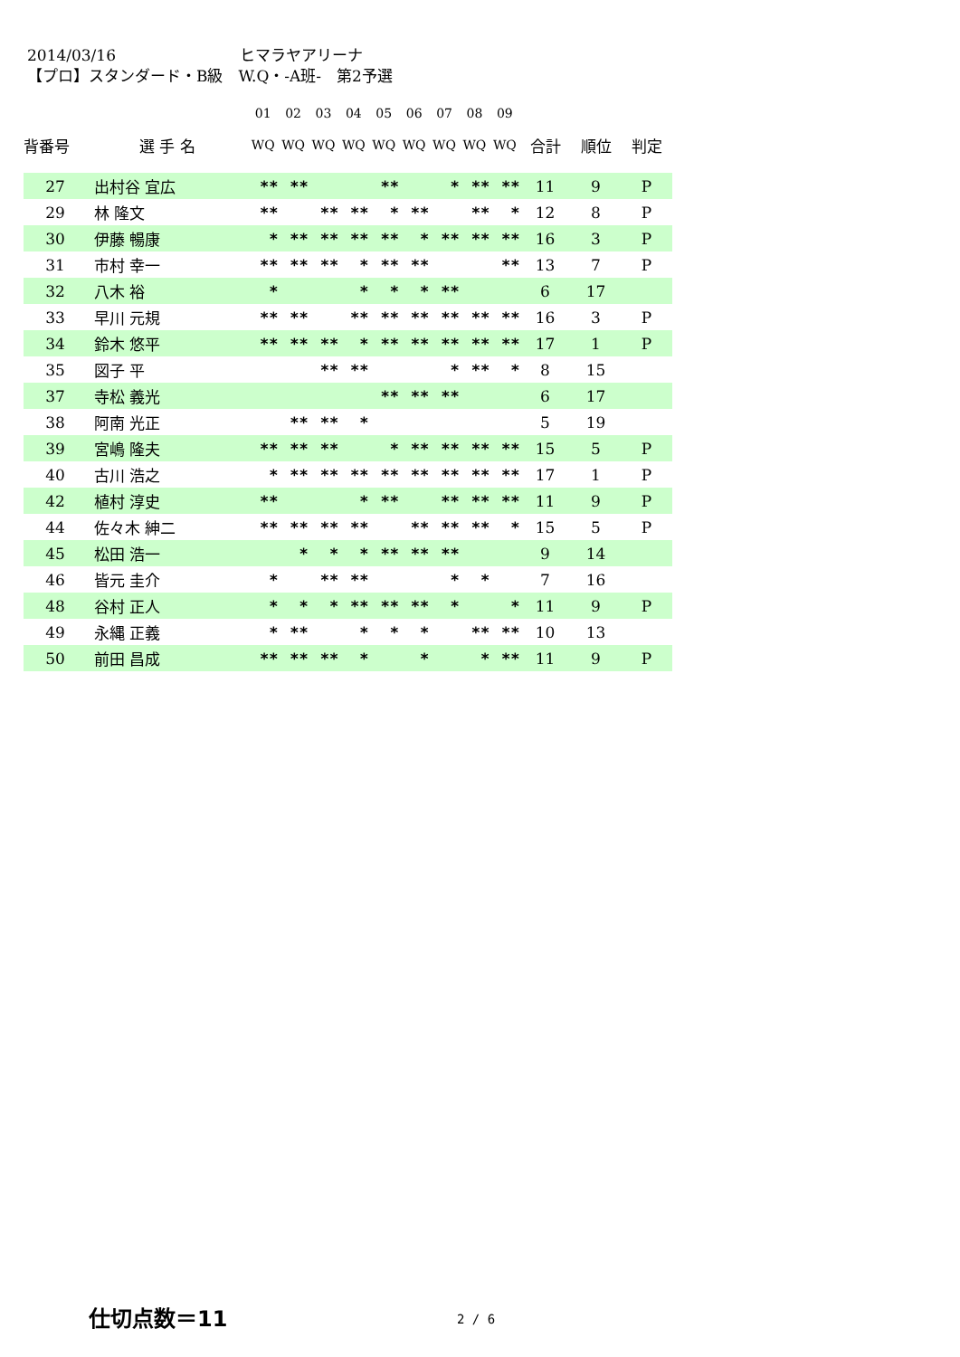2014/03/16 ヒマラヤアリーナ
【プロ】スタンダード・B級　W.Q・-A班-　第2予選
| | | 01 | 02 | 03 | 04 | 05 | 06 | 07 | 08 | 09 | | | |
| --- | --- | --- | --- | --- | --- | --- | --- | --- | --- | --- | --- | --- | --- |
| 背番号 | 選 手 名 | WQ | WQ | WQ | WQ | WQ | WQ | WQ | WQ | WQ | 合計 | 順位 | 判定 |
| 27 | 出村谷 宜広 | ** | ** | | | ** | | * | ** | ** | 11 | 9 | P |
| 29 | 林 隆文 | ** | | ** | ** | * | ** | | ** | * | 12 | 8 | P |
| 30 | 伊藤 暢康 | * | ** | ** | ** | ** | * | ** | ** | ** | 16 | 3 | P |
| 31 | 市村 幸一 | ** | ** | ** | * | ** | ** | | | ** | 13 | 7 | P |
| 32 | 八木 裕 | * | | | * | * | * | ** | | | 6 | 17 | |
| 33 | 早川 元規 | ** | ** | | ** | ** | ** | ** | ** | ** | 16 | 3 | P |
| 34 | 鈴木 悠平 | ** | ** | ** | * | ** | ** | ** | ** | ** | 17 | 1 | P |
| 35 | 図子 平 | | | ** | ** | | | * | ** | * | 8 | 15 | |
| 37 | 寺松 義光 | | | | | ** | ** | ** | | | 6 | 17 | |
| 38 | 阿南 光正 | | ** | ** | * | | | | | | 5 | 19 | |
| 39 | 宮嶋 隆夫 | ** | ** | ** | | * | ** | ** | ** | ** | 15 | 5 | P |
| 40 | 古川 浩之 | * | ** | ** | ** | ** | ** | ** | ** | ** | 17 | 1 | P |
| 42 | 植村 淳史 | ** | | | * | ** | | ** | ** | ** | 11 | 9 | P |
| 44 | 佐々木 紳二 | ** | ** | ** | ** | | ** | ** | ** | * | 15 | 5 | P |
| 45 | 松田 浩一 | | * | * | * | ** | ** | ** | | | 9 | 14 | |
| 46 | 皆元 圭介 | * | | ** | ** | | | * | * | | 7 | 16 | |
| 48 | 谷村 正人 | * | * | * | ** | ** | ** | * | | * | 11 | 9 | P |
| 49 | 永縄 正義 | * | ** | | * | * | * | | ** | ** | 10 | 13 | |
| 50 | 前田 昌成 | ** | ** | ** | * | | * | | * | ** | 11 | 9 | P |
仕切点数＝11 2 / 6